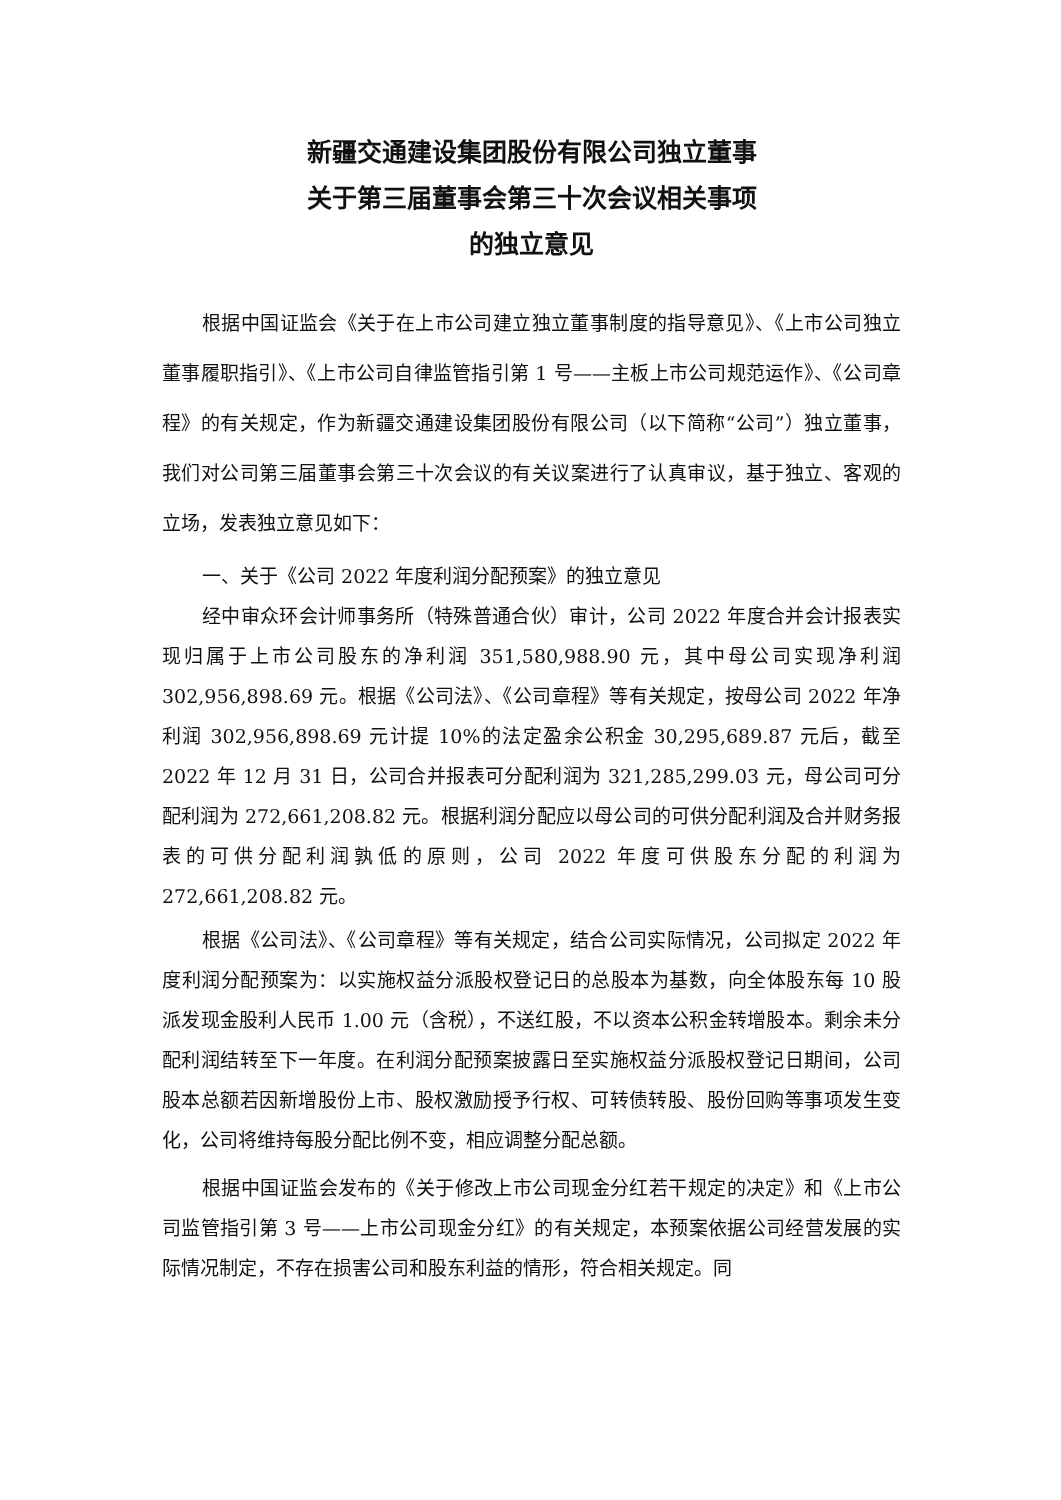新疆交通建设集团股份有限公司独立董事
关于第三届董事会第三十次会议相关事项
的独立意见
根据中国证监会《关于在上市公司建立独立董事制度的指导意见》、《上市公司独立董事履职指引》、《上市公司自律监管指引第 1 号——主板上市公司规范运作》、《公司章程》的有关规定，作为新疆交通建设集团股份有限公司（以下简称“公司”）独立董事，我们对公司第三届董事会第三十次会议的有关议案进行了认真审议，基于独立、客观的立场，发表独立意见如下：
一、关于《公司 2022 年度利润分配预案》的独立意见
经中审众环会计师事务所（特殊普通合伙）审计，公司 2022 年度合并会计报表实现归属于上市公司股东的净利润 351,580,988.90 元，其中母公司实现净利润 302,956,898.69 元。根据《公司法》、《公司章程》等有关规定，按母公司 2022 年净利润 302,956,898.69 元计提 10%的法定盈余公积金 30,295,689.87 元后，截至 2022 年 12 月 31 日，公司合并报表可分配利润为 321,285,299.03 元，母公司可分配利润为 272,661,208.82 元。根据利润分配应以母公司的可供分配利润及合并财务报表的可供分配利润孰低的原则，公司 2022 年度可供股东分配的利润为 272,661,208.82 元。
根据《公司法》、《公司章程》等有关规定，结合公司实际情况，公司拟定 2022 年度利润分配预案为：以实施权益分派股权登记日的总股本为基数，向全体股东每 10 股派发现金股利人民币 1.00 元（含税），不送红股，不以资本公积金转增股本。剩余未分配利润结转至下一年度。在利润分配预案披露日至实施权益分派股权登记日期间，公司股本总额若因新增股份上市、股权激励授予行权、可转债转股、股份回购等事项发生变化，公司将维持每股分配比例不变，相应调整分配总额。
根据中国证监会发布的《关于修改上市公司现金分红若干规定的决定》和《上市公司监管指引第 3 号——上市公司现金分红》的有关规定，本预案依据公司经营发展的实际情况制定，不存在损害公司和股东利益的情形，符合相关规定。同